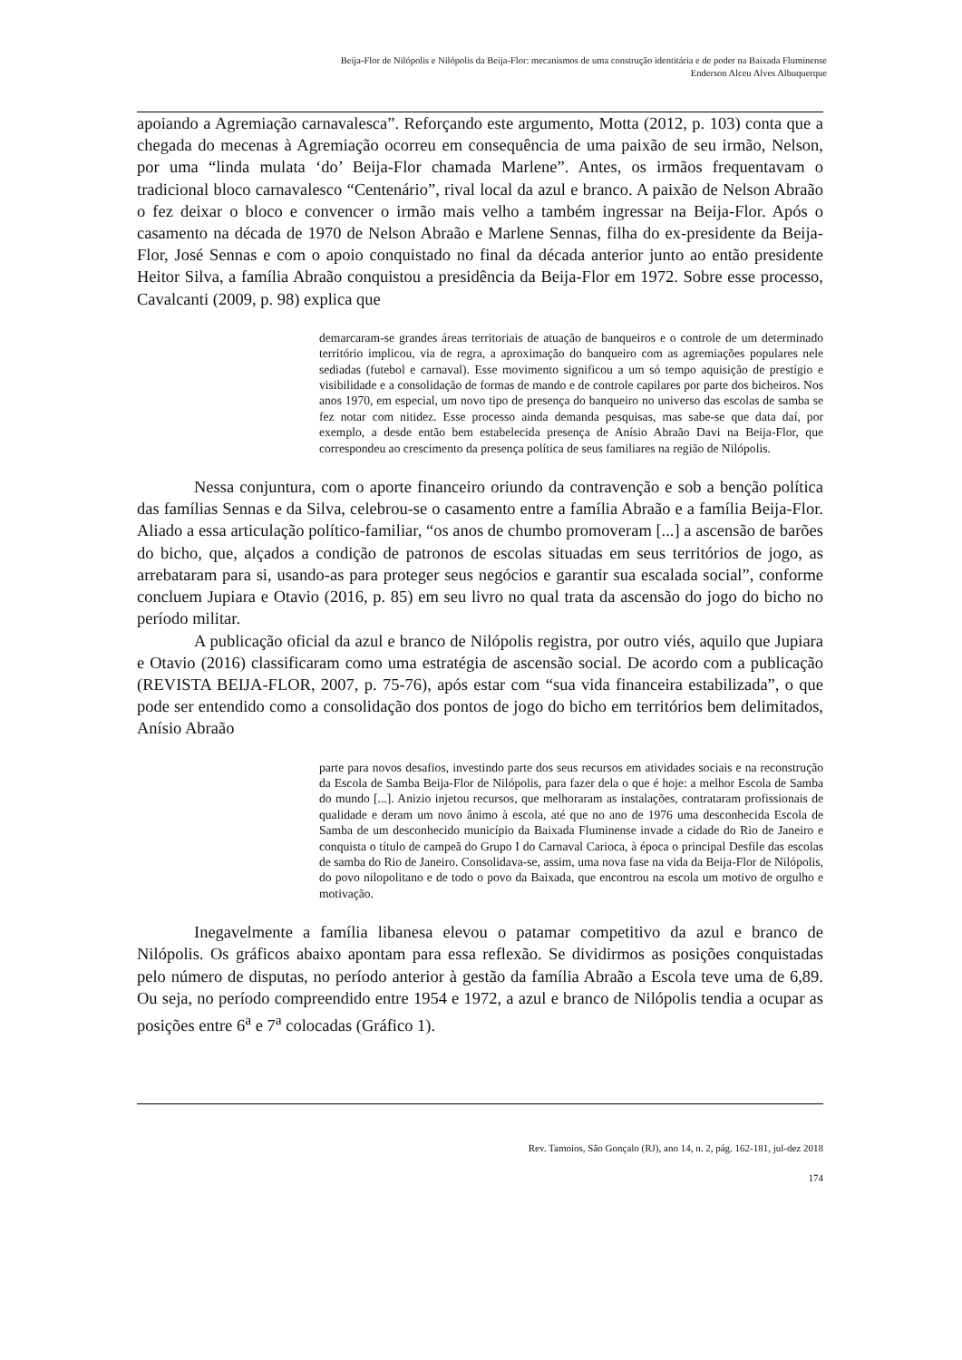Beija-Flor de Nilópolis e Nilópolis da Beija-Flor: mecanismos de uma construção identitária e de poder na Baixada Fluminense
Enderson Alceu Alves Albuquerque
apoiando a Agremiação carnavalesca”. Reforçando este argumento, Motta (2012, p. 103) conta que a chegada do mecenas à Agremiação ocorreu em consequência de uma paixão de seu irmão, Nelson, por uma “linda mulata ‘do’ Beija-Flor chamada Marlene”. Antes, os irmãos frequentavam o tradicional bloco carnavalesco “Centenário”, rival local da azul e branco. A paixão de Nelson Abraão o fez deixar o bloco e convencer o irmão mais velho a também ingressar na Beija-Flor. Após o casamento na década de 1970 de Nelson Abraão e Marlene Sennas, filha do ex-presidente da Beija-Flor, José Sennas e com o apoio conquistado no final da década anterior junto ao então presidente Heitor Silva, a família Abraão conquistou a presidência da Beija-Flor em 1972. Sobre esse processo, Cavalcanti (2009, p. 98) explica que
demarcaram-se grandes áreas territoriais de atuação de banqueiros e o controle de um determinado território implicou, via de regra, a aproximação do banqueiro com as agremiações populares nele sediadas (futebol e carnaval). Esse movimento significou a um só tempo aquisição de prestígio e visibilidade e a consolidação de formas de mando e de controle capilares por parte dos bicheiros. Nos anos 1970, em especial, um novo tipo de presença do banqueiro no universo das escolas de samba se fez notar com nitidez. Esse processo ainda demanda pesquisas, mas sabe-se que data daí, por exemplo, a desde então bem estabelecida presença de Anísio Abraão Davi na Beija-Flor, que correspondeu ao crescimento da presença política de seus familiares na região de Nilópolis.
Nessa conjuntura, com o aporte financeiro oriundo da contravenção e sob a benção política das famílias Sennas e da Silva, celebrou-se o casamento entre a família Abraão e a família Beija-Flor. Aliado a essa articulação político-familiar, “os anos de chumbo promoveram [...] a ascensão de barões do bicho, que, alçados a condição de patronos de escolas situadas em seus territórios de jogo, as arrebataram para si, usando-as para proteger seus negócios e garantir sua escalada social”, conforme concluem Jupiara e Otavio (2016, p. 85) em seu livro no qual trata da ascensão do jogo do bicho no período militar.
A publicação oficial da azul e branco de Nilópolis registra, por outro viés, aquilo que Jupiara e Otavio (2016) classificaram como uma estratégia de ascensão social. De acordo com a publicação (REVISTA BEIJA-FLOR, 2007, p. 75-76), após estar com “sua vida financeira estabilizada”, o que pode ser entendido como a consolidação dos pontos de jogo do bicho em territórios bem delimitados, Anísio Abraão
parte para novos desafios, investindo parte dos seus recursos em atividades sociais e na reconstrução da Escola de Samba Beija-Flor de Nilópolis, para fazer dela o que é hoje: a melhor Escola de Samba do mundo [...]. Anizio injetou recursos, que melhoraram as instalações, contrataram profissionais de qualidade e deram um novo ânimo à escola, até que no ano de 1976 uma desconhecida Escola de Samba de um desconhecido município da Baixada Fluminense invade a cidade do Rio de Janeiro e conquista o título de campeã do Grupo I do Carnaval Carioca, à época o principal Desfile das escolas de samba do Rio de Janeiro. Consolidava-se, assim, uma nova fase na vida da Beija-Flor de Nilópolis, do povo nilopolitano e de todo o povo da Baixada, que encontrou na escola um motivo de orgulho e motivação.
Inegavelmente a família libanesa elevou o patamar competitivo da azul e branco de Nilópolis. Os gráficos abaixo apontam para essa reflexão. Se dividirmos as posições conquistadas pelo número de disputas, no período anterior à gestão da família Abraão a Escola teve uma de 6,89. Ou seja, no período compreendido entre 1954 e 1972, a azul e branco de Nilópolis tendia a ocupar as posições entre 6<sup>a</sup> e 7<sup>a</sup> colocadas (Gráfico 1).
Rev. Tamoios, São Gonçalo (RJ), ano 14, n. 2, pág. 162-181, jul-dez 2018
174